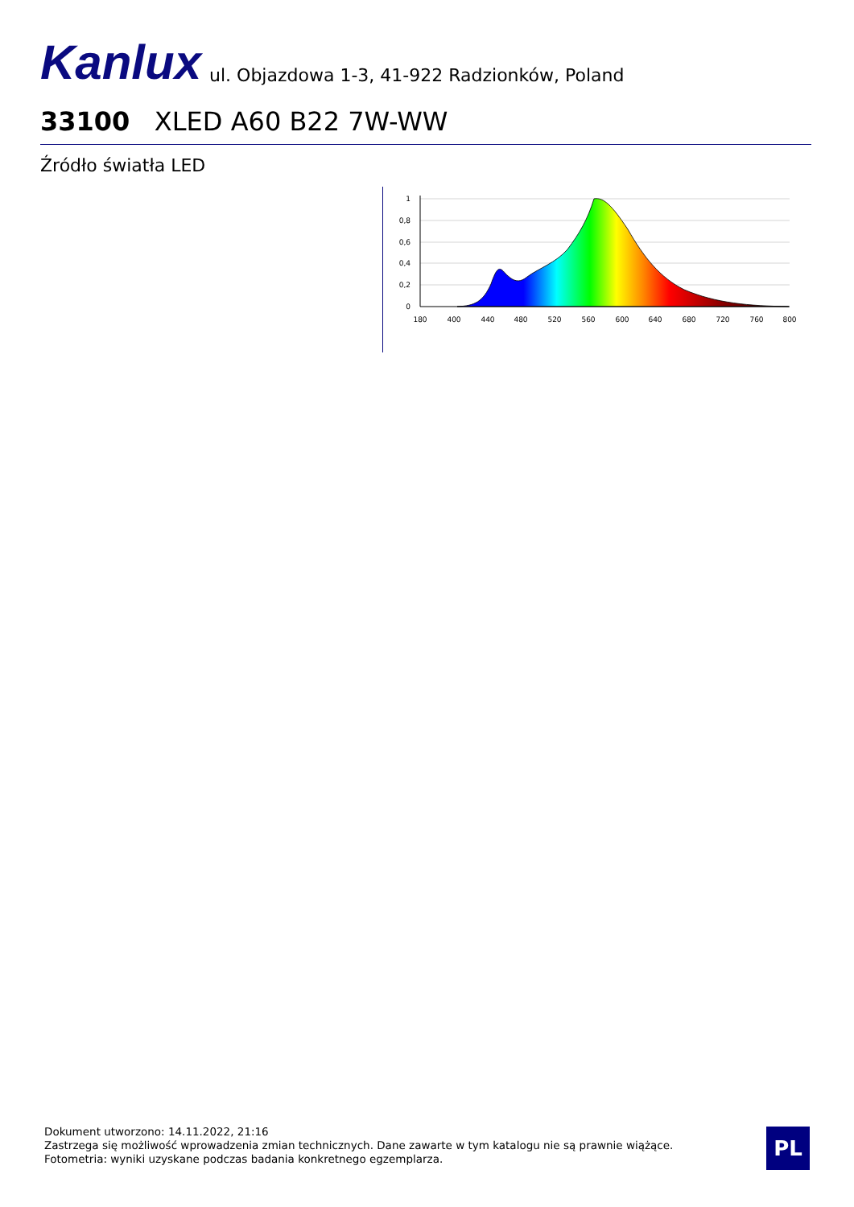Kanlux ul. Objazdowa 1-3, 41-922 Radzionków, Poland
33100 XLED A60 B22 7W-WW
Źródło światła LED
1
0,8
0,6
0,4
0,2
0
180
400
440
480
520
560
600
640
680
720
760
800
Dokument utworzono: 14.11.2022, 21:16
Zastrzega się możliwość wprowadzenia zmian technicznych. Dane zawarte w tym katalogu nie są prawnie wiążące.
Fotometria: wyniki uzyskane podczas badania konkretnego egzemplarza.
PL